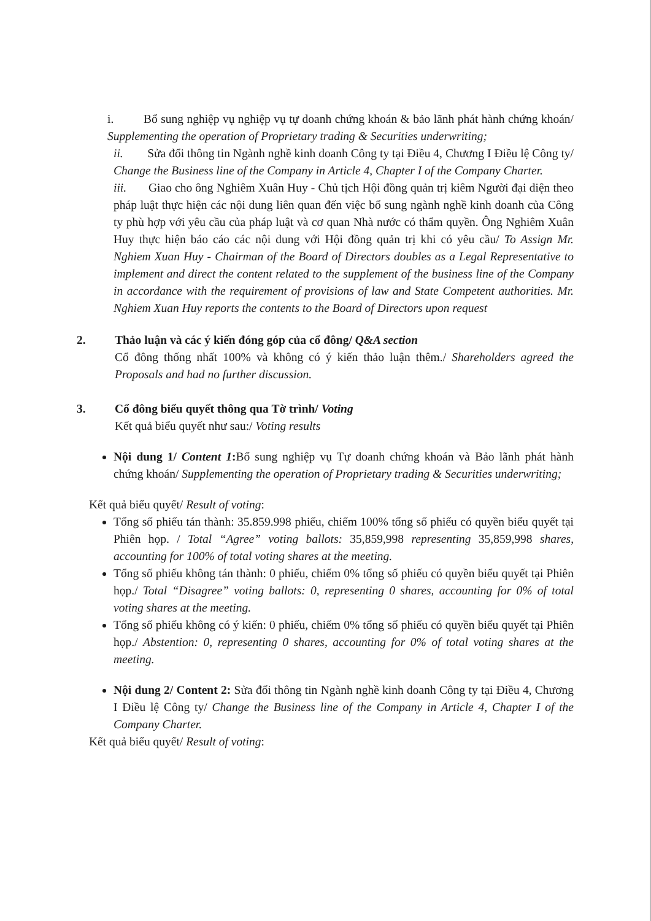i. Bổ sung nghiệp vụ nghiệp vụ tự doanh chứng khoán & bảo lãnh phát hành chứng khoán/ Supplementing the operation of Proprietary trading & Securities underwriting;
ii. Sửa đổi thông tin Ngành nghề kinh doanh Công ty tại Điều 4, Chương I Điều lệ Công ty/ Change the Business line of the Company in Article 4, Chapter I of the Company Charter.
iii. Giao cho ông Nghiêm Xuân Huy - Chủ tịch Hội đồng quản trị kiêm Người đại diện theo pháp luật thực hiện các nội dung liên quan đến việc bổ sung ngành nghề kinh doanh của Công ty phù hợp với yêu cầu của pháp luật và cơ quan Nhà nước có thẩm quyền. Ông Nghiêm Xuân Huy thực hiện báo cáo các nội dung với Hội đồng quản trị khi có yêu cầu/ To Assign Mr. Nghiem Xuan Huy - Chairman of the Board of Directors doubles as a Legal Representative to implement and direct the content related to the supplement of the business line of the Company in accordance with the requirement of provisions of law and State Competent authorities. Mr. Nghiem Xuan Huy reports the contents to the Board of Directors upon request
2. Thảo luận và các ý kiến đóng góp của cổ đông/ Q&A section
Cổ đông thống nhất 100% và không có ý kiến thảo luận thêm./ Shareholders agreed the Proposals and had no further discussion.
3. Cổ đông biểu quyết thông qua Tờ trình/ Voting
Kết quả biểu quyết như sau:/ Voting results
Nội dung 1/ Content 1: Bổ sung nghiệp vụ Tự doanh chứng khoán và Bảo lãnh phát hành chứng khoán/ Supplementing the operation of Proprietary trading & Securities underwriting;
Kết quả biểu quyết/ Result of voting:
Tổng số phiếu tán thành: 35.859.998 phiếu, chiếm 100% tổng số phiếu có quyền biểu quyết tại Phiên họp. / Total “Agree” voting ballots: 35,859,998 representing 35,859,998 shares, accounting for 100% of total voting shares at the meeting.
Tổng số phiếu không tán thành: 0 phiếu, chiếm 0% tổng số phiếu có quyền biểu quyết tại Phiên họp./ Total “Disagree” voting ballots: 0, representing 0 shares, accounting for 0% of total voting shares at the meeting.
Tổng số phiếu không có ý kiến: 0 phiếu, chiếm 0% tổng số phiếu có quyền biểu quyết tại Phiên họp./ Abstention: 0, representing 0 shares, accounting for 0% of total voting shares at the meeting.
Nội dung 2/ Content 2: Sửa đổi thông tin Ngành nghề kinh doanh Công ty tại Điều 4, Chương I Điều lệ Công ty/ Change the Business line of the Company in Article 4, Chapter I of the Company Charter.
Kết quả biểu quyết/ Result of voting: